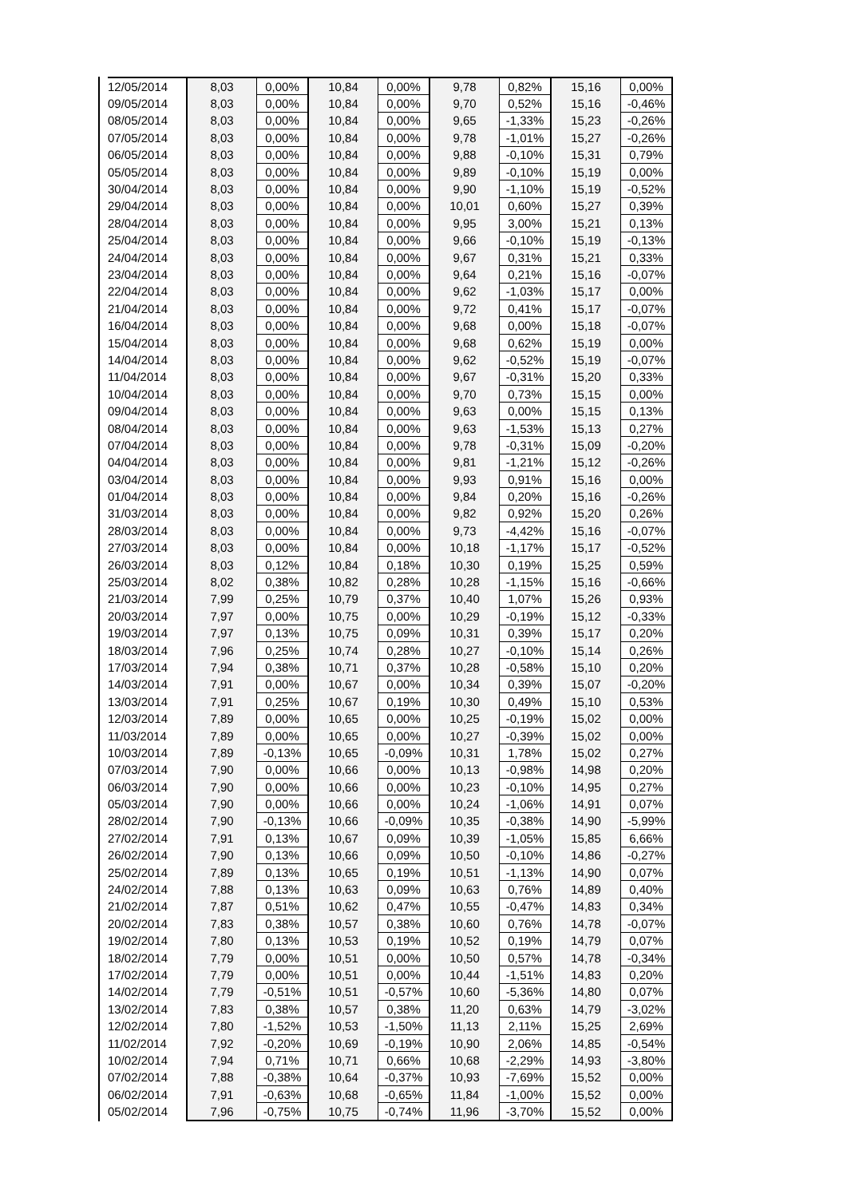| 12/05/2014 | 8,03 | 0,00% | 10,84 | 0,00% | 9,78 | 0,82% | 15,16 | 0,00% |
| 09/05/2014 | 8,03 | 0,00% | 10,84 | 0,00% | 9,70 | 0,52% | 15,16 | -0,46% |
| 08/05/2014 | 8,03 | 0,00% | 10,84 | 0,00% | 9,65 | -1,33% | 15,23 | -0,26% |
| 07/05/2014 | 8,03 | 0,00% | 10,84 | 0,00% | 9,78 | -1,01% | 15,27 | -0,26% |
| 06/05/2014 | 8,03 | 0,00% | 10,84 | 0,00% | 9,88 | -0,10% | 15,31 | 0,79% |
| 05/05/2014 | 8,03 | 0,00% | 10,84 | 0,00% | 9,89 | -0,10% | 15,19 | 0,00% |
| 30/04/2014 | 8,03 | 0,00% | 10,84 | 0,00% | 9,90 | -1,10% | 15,19 | -0,52% |
| 29/04/2014 | 8,03 | 0,00% | 10,84 | 0,00% | 10,01 | 0,60% | 15,27 | 0,39% |
| 28/04/2014 | 8,03 | 0,00% | 10,84 | 0,00% | 9,95 | 3,00% | 15,21 | 0,13% |
| 25/04/2014 | 8,03 | 0,00% | 10,84 | 0,00% | 9,66 | -0,10% | 15,19 | -0,13% |
| 24/04/2014 | 8,03 | 0,00% | 10,84 | 0,00% | 9,67 | 0,31% | 15,21 | 0,33% |
| 23/04/2014 | 8,03 | 0,00% | 10,84 | 0,00% | 9,64 | 0,21% | 15,16 | -0,07% |
| 22/04/2014 | 8,03 | 0,00% | 10,84 | 0,00% | 9,62 | -1,03% | 15,17 | 0,00% |
| 21/04/2014 | 8,03 | 0,00% | 10,84 | 0,00% | 9,72 | 0,41% | 15,17 | -0,07% |
| 16/04/2014 | 8,03 | 0,00% | 10,84 | 0,00% | 9,68 | 0,00% | 15,18 | -0,07% |
| 15/04/2014 | 8,03 | 0,00% | 10,84 | 0,00% | 9,68 | 0,62% | 15,19 | 0,00% |
| 14/04/2014 | 8,03 | 0,00% | 10,84 | 0,00% | 9,62 | -0,52% | 15,19 | -0,07% |
| 11/04/2014 | 8,03 | 0,00% | 10,84 | 0,00% | 9,67 | -0,31% | 15,20 | 0,33% |
| 10/04/2014 | 8,03 | 0,00% | 10,84 | 0,00% | 9,70 | 0,73% | 15,15 | 0,00% |
| 09/04/2014 | 8,03 | 0,00% | 10,84 | 0,00% | 9,63 | 0,00% | 15,15 | 0,13% |
| 08/04/2014 | 8,03 | 0,00% | 10,84 | 0,00% | 9,63 | -1,53% | 15,13 | 0,27% |
| 07/04/2014 | 8,03 | 0,00% | 10,84 | 0,00% | 9,78 | -0,31% | 15,09 | -0,20% |
| 04/04/2014 | 8,03 | 0,00% | 10,84 | 0,00% | 9,81 | -1,21% | 15,12 | -0,26% |
| 03/04/2014 | 8,03 | 0,00% | 10,84 | 0,00% | 9,93 | 0,91% | 15,16 | 0,00% |
| 01/04/2014 | 8,03 | 0,00% | 10,84 | 0,00% | 9,84 | 0,20% | 15,16 | -0,26% |
| 31/03/2014 | 8,03 | 0,00% | 10,84 | 0,00% | 9,82 | 0,92% | 15,20 | 0,26% |
| 28/03/2014 | 8,03 | 0,00% | 10,84 | 0,00% | 9,73 | -4,42% | 15,16 | -0,07% |
| 27/03/2014 | 8,03 | 0,00% | 10,84 | 0,00% | 10,18 | -1,17% | 15,17 | -0,52% |
| 26/03/2014 | 8,03 | 0,12% | 10,84 | 0,18% | 10,30 | 0,19% | 15,25 | 0,59% |
| 25/03/2014 | 8,02 | 0,38% | 10,82 | 0,28% | 10,28 | -1,15% | 15,16 | -0,66% |
| 21/03/2014 | 7,99 | 0,25% | 10,79 | 0,37% | 10,40 | 1,07% | 15,26 | 0,93% |
| 20/03/2014 | 7,97 | 0,00% | 10,75 | 0,00% | 10,29 | -0,19% | 15,12 | -0,33% |
| 19/03/2014 | 7,97 | 0,13% | 10,75 | 0,09% | 10,31 | 0,39% | 15,17 | 0,20% |
| 18/03/2014 | 7,96 | 0,25% | 10,74 | 0,28% | 10,27 | -0,10% | 15,14 | 0,26% |
| 17/03/2014 | 7,94 | 0,38% | 10,71 | 0,37% | 10,28 | -0,58% | 15,10 | 0,20% |
| 14/03/2014 | 7,91 | 0,00% | 10,67 | 0,00% | 10,34 | 0,39% | 15,07 | -0,20% |
| 13/03/2014 | 7,91 | 0,25% | 10,67 | 0,19% | 10,30 | 0,49% | 15,10 | 0,53% |
| 12/03/2014 | 7,89 | 0,00% | 10,65 | 0,00% | 10,25 | -0,19% | 15,02 | 0,00% |
| 11/03/2014 | 7,89 | 0,00% | 10,65 | 0,00% | 10,27 | -0,39% | 15,02 | 0,00% |
| 10/03/2014 | 7,89 | -0,13% | 10,65 | -0,09% | 10,31 | 1,78% | 15,02 | 0,27% |
| 07/03/2014 | 7,90 | 0,00% | 10,66 | 0,00% | 10,13 | -0,98% | 14,98 | 0,20% |
| 06/03/2014 | 7,90 | 0,00% | 10,66 | 0,00% | 10,23 | -0,10% | 14,95 | 0,27% |
| 05/03/2014 | 7,90 | 0,00% | 10,66 | 0,00% | 10,24 | -1,06% | 14,91 | 0,07% |
| 28/02/2014 | 7,90 | -0,13% | 10,66 | -0,09% | 10,35 | -0,38% | 14,90 | -5,99% |
| 27/02/2014 | 7,91 | 0,13% | 10,67 | 0,09% | 10,39 | -1,05% | 15,85 | 6,66% |
| 26/02/2014 | 7,90 | 0,13% | 10,66 | 0,09% | 10,50 | -0,10% | 14,86 | -0,27% |
| 25/02/2014 | 7,89 | 0,13% | 10,65 | 0,19% | 10,51 | -1,13% | 14,90 | 0,07% |
| 24/02/2014 | 7,88 | 0,13% | 10,63 | 0,09% | 10,63 | 0,76% | 14,89 | 0,40% |
| 21/02/2014 | 7,87 | 0,51% | 10,62 | 0,47% | 10,55 | -0,47% | 14,83 | 0,34% |
| 20/02/2014 | 7,83 | 0,38% | 10,57 | 0,38% | 10,60 | 0,76% | 14,78 | -0,07% |
| 19/02/2014 | 7,80 | 0,13% | 10,53 | 0,19% | 10,52 | 0,19% | 14,79 | 0,07% |
| 18/02/2014 | 7,79 | 0,00% | 10,51 | 0,00% | 10,50 | 0,57% | 14,78 | -0,34% |
| 17/02/2014 | 7,79 | 0,00% | 10,51 | 0,00% | 10,44 | -1,51% | 14,83 | 0,20% |
| 14/02/2014 | 7,79 | -0,51% | 10,51 | -0,57% | 10,60 | -5,36% | 14,80 | 0,07% |
| 13/02/2014 | 7,83 | 0,38% | 10,57 | 0,38% | 11,20 | 0,63% | 14,79 | -3,02% |
| 12/02/2014 | 7,80 | -1,52% | 10,53 | -1,50% | 11,13 | 2,11% | 15,25 | 2,69% |
| 11/02/2014 | 7,92 | -0,20% | 10,69 | -0,19% | 10,90 | 2,06% | 14,85 | -0,54% |
| 10/02/2014 | 7,94 | 0,71% | 10,71 | 0,66% | 10,68 | -2,29% | 14,93 | -3,80% |
| 07/02/2014 | 7,88 | -0,38% | 10,64 | -0,37% | 10,93 | -7,69% | 15,52 | 0,00% |
| 06/02/2014 | 7,91 | -0,63% | 10,68 | -0,65% | 11,84 | -1,00% | 15,52 | 0,00% |
| 05/02/2014 | 7,96 | -0,75% | 10,75 | -0,74% | 11,96 | -3,70% | 15,52 | 0,00% |